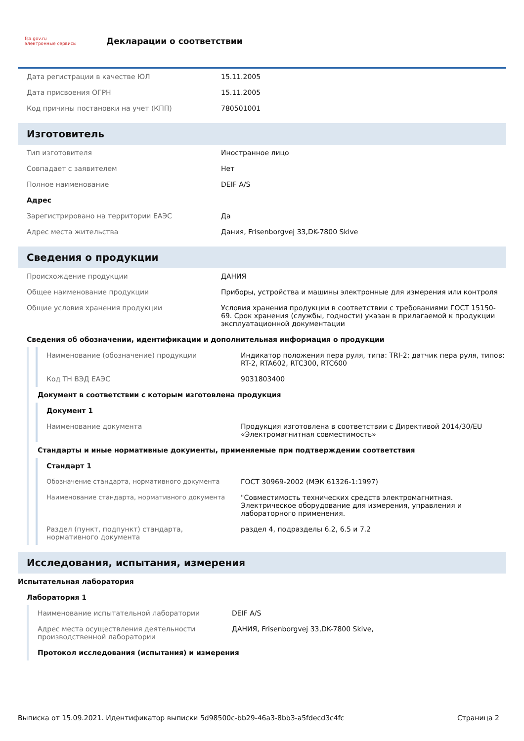fsa.gov.ru
электронные сервисы
Декларации о соответствии
| Дата регистрации в качестве ЮЛ | 15.11.2005 |
| Дата присвоения ОГРН | 15.11.2005 |
| Код причины постановки на учет (КПП) | 780501001 |
Изготовитель
| Тип изготовителя | Иностранное лицо |
| Совпадает с заявителем | Нет |
| Полное наименование | DEIF A/S |
| Адрес | |
| Зарегистрировано на территории ЕАЭС | Да |
| Адрес места жительства | Дания, Frisenborgvej 33,DK-7800 Skive |
Сведения о продукции
| Происхождение продукции | ДАНИЯ |
| Общее наименование продукции | Приборы, устройства и машины электронные для измерения или контроля |
| Общие условия хранения продукции | Условия хранения продукции в соответствии с требованиями ГОСТ 15150-69. Срок хранения (службы, годности) указан в прилагаемой к продукции эксплуатационной документации |
Сведения об обозначении, идентификации и дополнительная информация о продукции
| Наименование (обозначение) продукции | Индикатор положения пера руля, типа: TRI-2; датчик пера руля, типов: RT-2, RTA602, RTC300, RTC600 |
| Код ТН ВЭД ЕАЭС | 9031803400 |
Документ в соответствии с которым изготовлена продукция
Документ 1
| Наименование документа | Продукция изготовлена в соответствии с Директивой 2014/30/EU «Электромагнитная совместимость» |
Стандарты и иные нормативные документы, применяемые при подтверждении соответствия
Стандарт 1
| Обозначение стандарта, нормативного документа | ГОСТ 30969-2002 (МЭК 61326-1:1997) |
| Наименование стандарта, нормативного документа | "Совместимость технических средств электромагнитная. Электрическое оборудование для измерения, управления и лабораторного применения. |
| Раздел (пункт, подпункт) стандарта, нормативного документа | раздел 4, подразделы 6.2, 6.5 и 7.2 |
Исследования, испытания, измерения
Испытательная лаборатория
Лаборатория 1
| Наименование испытательной лаборатории | DEIF A/S |
| Адрес места осуществления деятельности производственной лаборатории | ДАНИЯ, Frisenborgvej 33,DK-7800 Skive, |
Протокол исследования (испытания) и измерения
Выписка от 15.09.2021. Идентификатор выписки 5d98500c-bb29-46a3-8bb3-a5fdecd3c4fc Страница 2